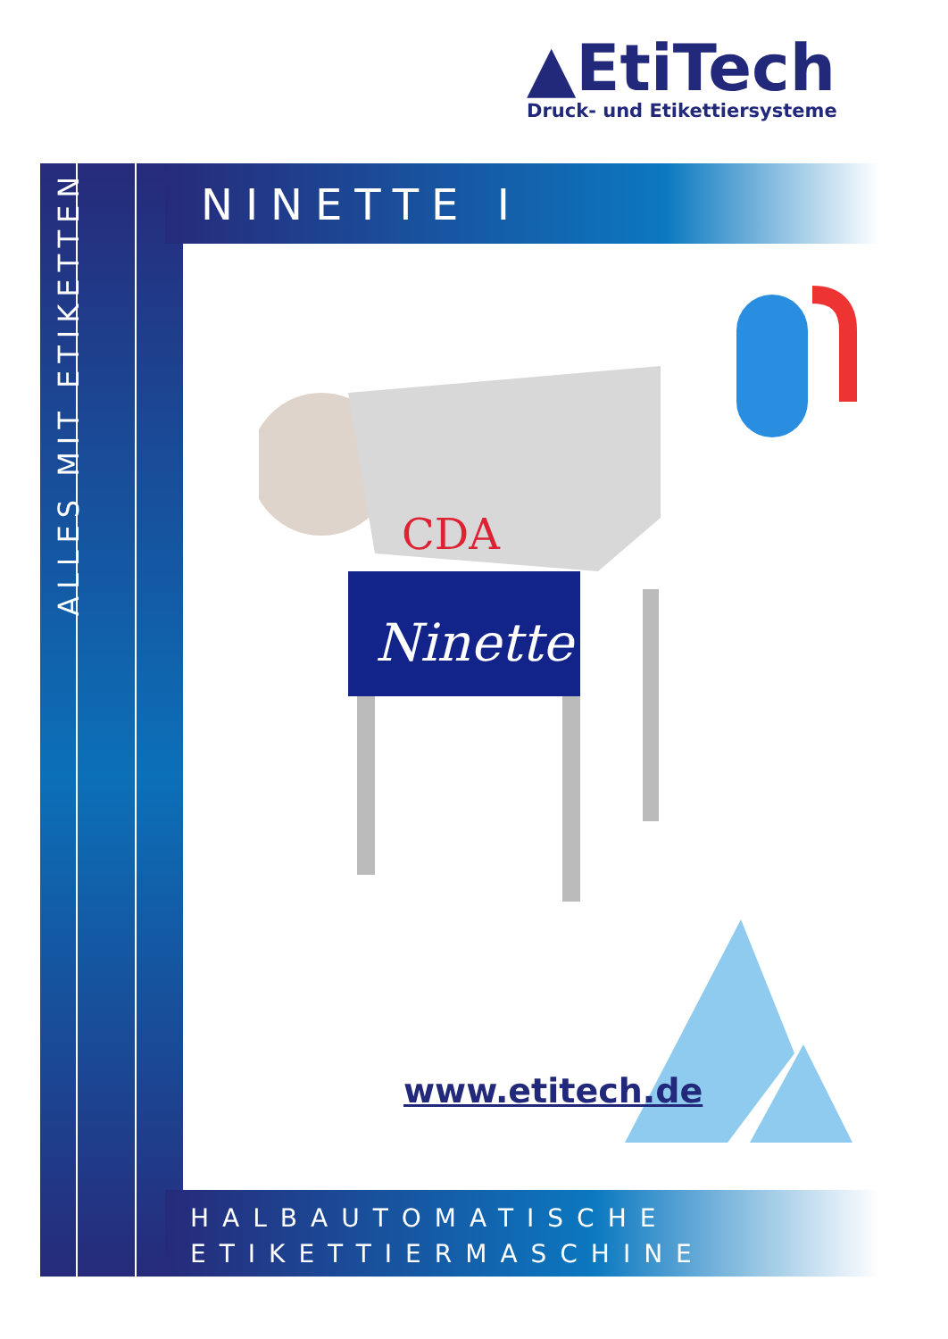▲EtiTech
Druck- und Etikettiersysteme
ALLES MIT ETIKETTEN
NINETTE I
CDA
Ninette
www.etitech.de
HALBAUTOMATISCHE
ETIKETTIERMASCHINE